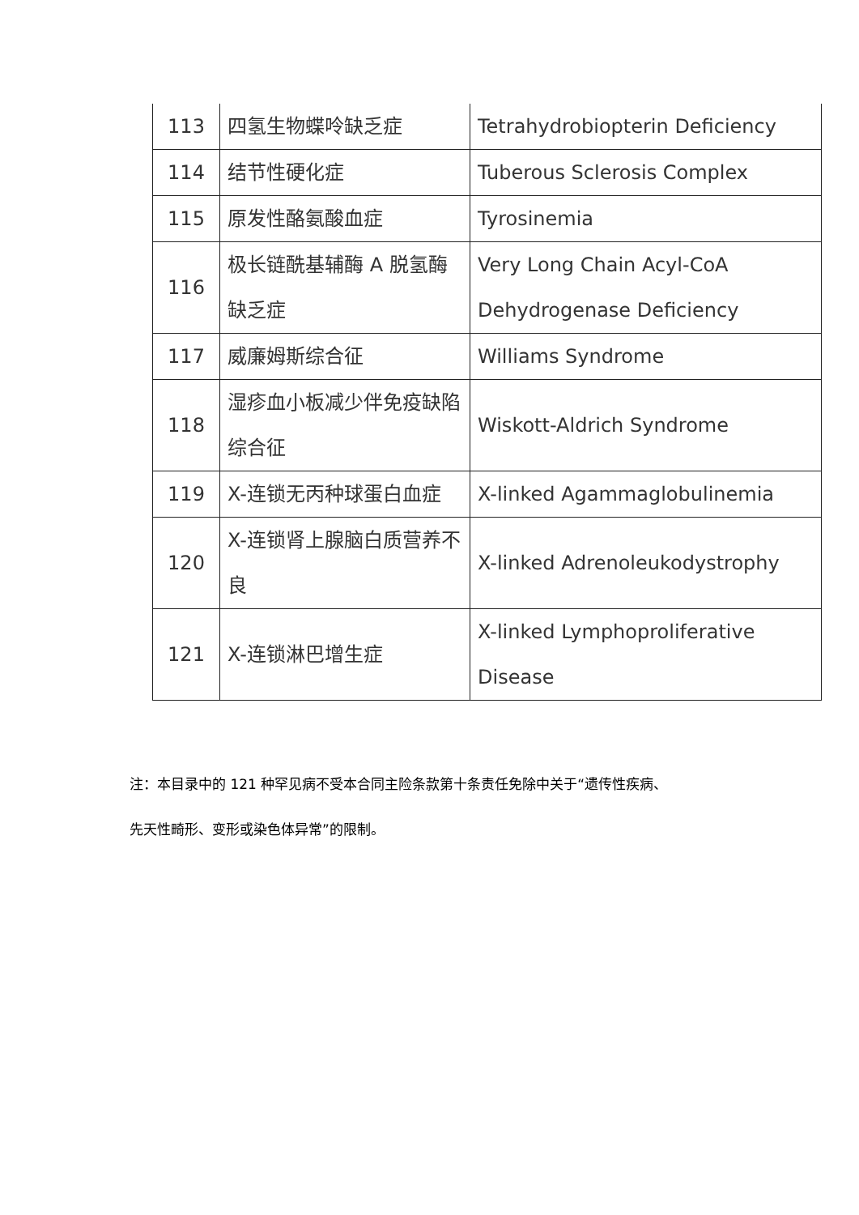| 113 | 四氢生物蝶呤缺乏症 | Tetrahydrobiopterin Deficiency |
| 114 | 结节性硬化症 | Tuberous Sclerosis Complex |
| 115 | 原发性酪氨酸血症 | Tyrosinemia |
| 116 | 极长链酰基辅酶 A 脱氢酶缺乏症 | Very Long Chain Acyl-CoA Dehydrogenase Deficiency |
| 117 | 威廉姆斯综合征 | Williams Syndrome |
| 118 | 湿疹血小板减少伴免疫缺陷综合征 | Wiskott-Aldrich Syndrome |
| 119 | X-连锁无丙种球蛋白血症 | X-linked Agammaglobulinemia |
| 120 | X-连锁肾上腺脑白质营养不良 | X-linked Adrenoleukodystrophy |
| 121 | X-连锁淋巴增生症 | X-linked Lymphoproliferative Disease |
注：本目录中的 121 种罕见病不受本合同主险条款第十条责任免除中关于“遗传性疾病、
先天性畸形、变形或染色体异常”的限制。